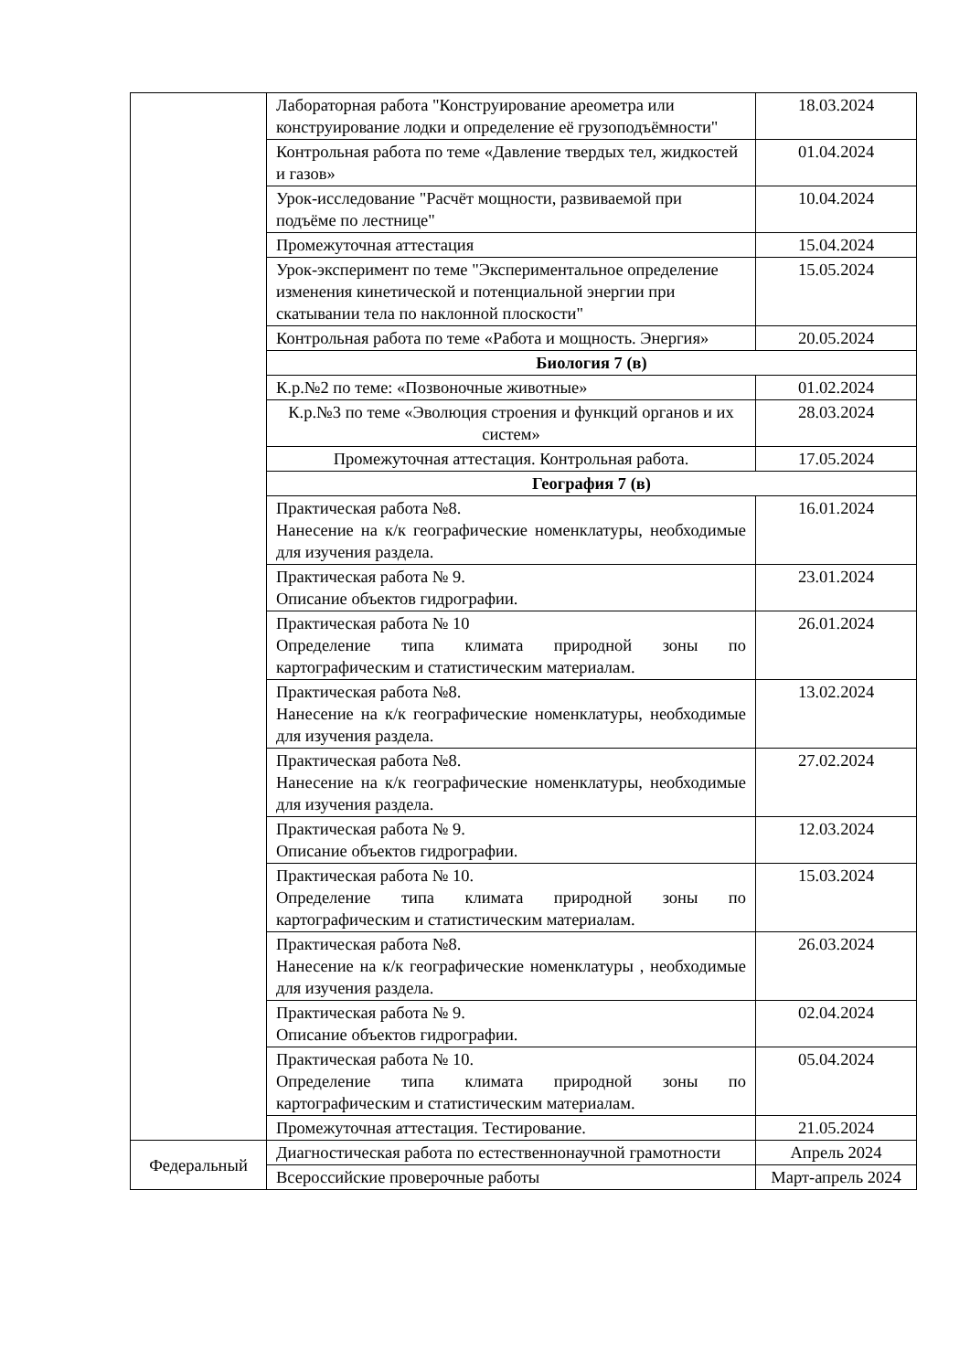| | Лабораторная работа "Конструирование ареометра или конструирование лодки и определение её грузоподъёмности" | 18.03.2024 |
| | Контрольная работа по теме «Давление твердых тел, жидкостей и газов» | 01.04.2024 |
| | Урок-исследование "Расчёт мощности, развиваемой при подъёме по лестнице" | 10.04.2024 |
| | Промежуточная аттестация | 15.04.2024 |
| | Урок-эксперимент по теме "Экспериментальное определение изменения кинетической и потенциальной энергии при скатывании тела по наклонной плоскости" | 15.05.2024 |
| | Контрольная работа по теме «Работа и мощность. Энергия» | 20.05.2024 |
| | Биология 7 (в) | |
| | К.р.№2 по теме: «Позвоночные животные» | 01.02.2024 |
| | К.р.№3 по теме «Эволюция строения и функций органов и их систем» | 28.03.2024 |
| | Промежуточная аттестация. Контрольная работа. | 17.05.2024 |
| | География 7 (в) | |
| | Практическая работа №8. Нанесение на к/к географические номенклатуры, необходимые для изучения раздела. | 16.01.2024 |
| | Практическая работа № 9. Описание объектов гидрографии. | 23.01.2024 |
| | Практическая работа № 10 Определение типа климата природной зоны по картографическим и статистическим материалам. | 26.01.2024 |
| | Практическая работа №8. Нанесение на к/к географические номенклатуры, необходимые для изучения раздела. | 13.02.2024 |
| | Практическая работа №8. Нанесение на к/к географические номенклатуры, необходимые для изучения раздела. | 27.02.2024 |
| | Практическая работа № 9. Описание объектов гидрографии. | 12.03.2024 |
| | Практическая работа № 10. Определение типа климата природной зоны по картографическим и статистическим материалам. | 15.03.2024 |
| | Практическая работа №8. Нанесение на к/к географические номенклатуры , необходимые для изучения раздела. | 26.03.2024 |
| | Практическая работа № 9. Описание объектов гидрографии. | 02.04.2024 |
| | Практическая работа № 10. Определение типа климата природной зоны по картографическим и статистическим материалам. | 05.04.2024 |
| | Промежуточная аттестация. Тестирование. | 21.05.2024 |
| Федеральный | Диагностическая работа по естественнонаучной грамотности | Апрель 2024 |
| | Всероссийские проверочные работы | Март-апрель 2024 |